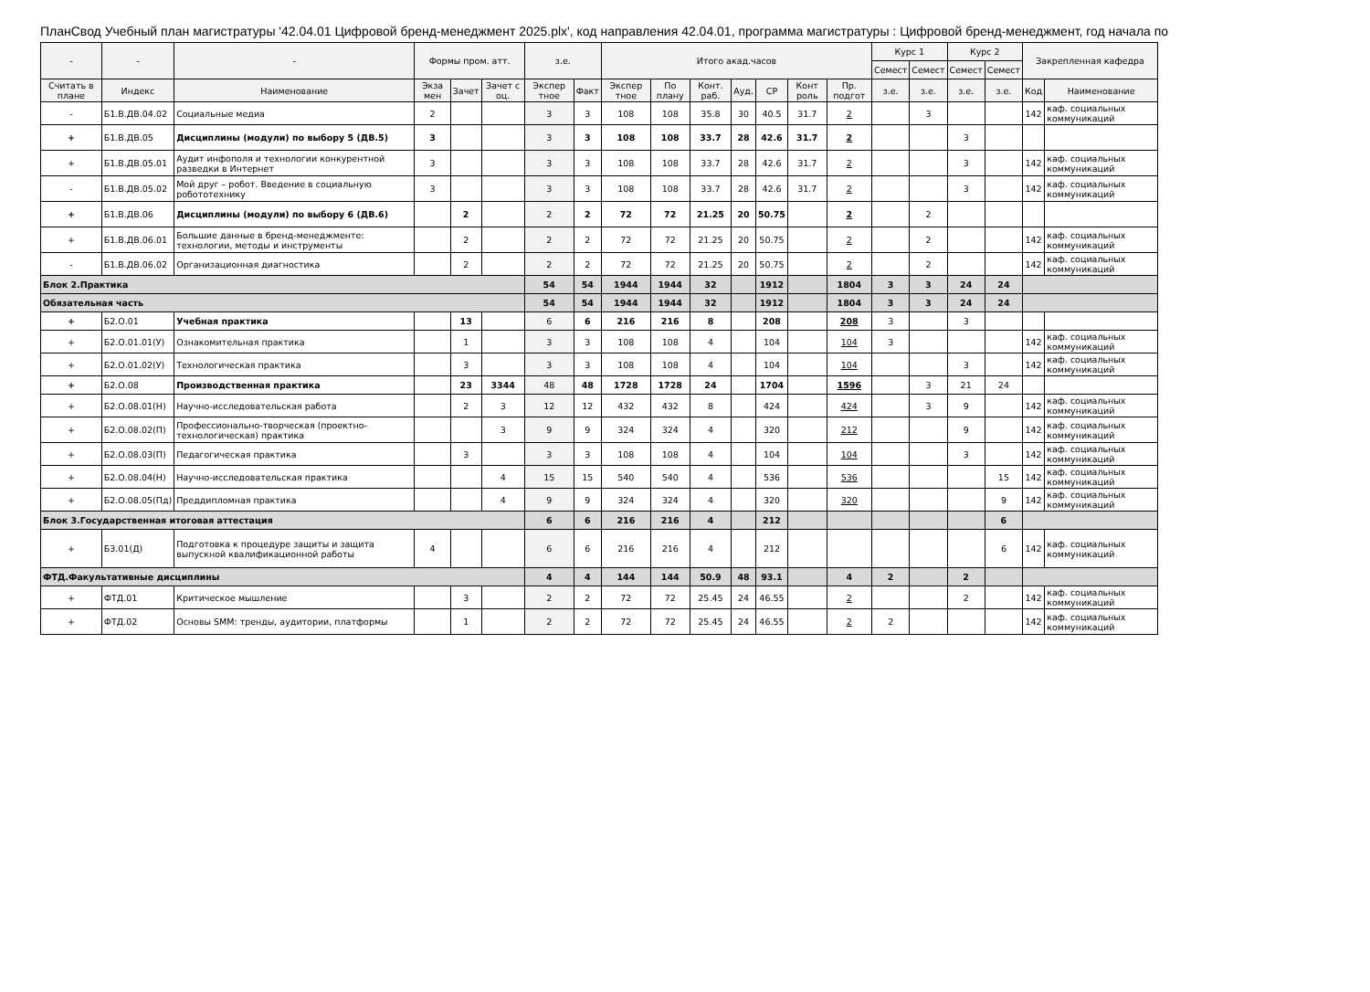ПланСвод Учебный план магистратуры '42.04.01 Цифровой бренд-менеджмент 2025.plx', код направления 42.04.01, программа магистратуры : Цифровой бренд-менеджмент, год начала по
| - | - | - | Формы пром. атт. | | | з.е. | | Итого акад.часов | | | | | | | Курс 1 | | Курс 2 | | Закрепленная кафедра | |
| --- | --- | --- | --- | --- | --- | --- | --- | --- | --- | --- | --- | --- | --- | --- | --- | --- | --- | --- | --- | --- |
| | | | | | | | | | | | | | | | Семест | Семест | Семест | Семест | | |
| Считать в плане | Индекс | Наименование | Экза мен | Зачет | Зачет с оц. | Экспер тное | Факт | Экспер тное | По плану | Конт. раб. | Ауд. | СР | Конт роль | Пр. подгот | з.е. | з.е. | з.е. | з.е. | Код | Наименование |
| - | Б1.В.ДВ.04.02 | Социальные медиа | 2 | | | 3 | 3 | 108 | 108 | 35.8 | 30 | 40.5 | 31.7 | 2 | | 3 | | | 142 | каф. социальных коммуникаций |
| + | Б1.В.ДВ.05 | Дисциплины (модули) по выбору 5 (ДВ.5) | 3 | | | 3 | 3 | 108 | 108 | 33.7 | 28 | 42.6 | 31.7 | 2 | | | 3 | | | |
| + | Б1.В.ДВ.05.01 | Аудит инфополя и технологии конкурентной разведки в Интернет | 3 | | | 3 | 3 | 108 | 108 | 33.7 | 28 | 42.6 | 31.7 | 2 | | | 3 | | 142 | каф. социальных коммуникаций |
| - | Б1.В.ДВ.05.02 | Мой друг – робот. Введение в социальную робототехнику | 3 | | | 3 | 3 | 108 | 108 | 33.7 | 28 | 42.6 | 31.7 | 2 | | | 3 | | 142 | каф. социальных коммуникаций |
| + | Б1.В.ДВ.06 | Дисциплины (модули) по выбору 6 (ДВ.6) | | 2 | | 2 | 2 | 72 | 72 | 21.25 | 20 | 50.75 | | 2 | | 2 | | | | |
| + | Б1.В.ДВ.06.01 | Большие данные в бренд-менеджменте: технологии, методы и инструменты | | 2 | | 2 | 2 | 72 | 72 | 21.25 | 20 | 50.75 | | 2 | | 2 | | | 142 | каф. социальных коммуникаций |
| - | Б1.В.ДВ.06.02 | Организационная диагностика | | 2 | | 2 | 2 | 72 | 72 | 21.25 | 20 | 50.75 | | 2 | | 2 | | | 142 | каф. социальных коммуникаций |
| Блок 2.Практика | | | | | | 54 | 54 | 1944 | 1944 | 32 | | 1912 | | 1804 | 3 | 3 | 24 | 24 | | |
| Обязательная часть | | | | | | 54 | 54 | 1944 | 1944 | 32 | | 1912 | | 1804 | 3 | 3 | 24 | 24 | | |
| + | Б2.О.01 | Учебная практика | | 13 | | 6 | 6 | 216 | 216 | 8 | | 208 | | 208 | 3 | | 3 | | | |
| + | Б2.О.01.01(У) | Ознакомительная практика | | 1 | | 3 | 3 | 108 | 108 | 4 | | 104 | | 104 | 3 | | | | 142 | каф. социальных коммуникаций |
| + | Б2.О.01.02(У) | Технологическая практика | | 3 | | 3 | 3 | 108 | 108 | 4 | | 104 | | 104 | | | 3 | | 142 | каф. социальных коммуникаций |
| + | Б2.О.08 | Производственная практика | | 23 | 3344 | 48 | 48 | 1728 | 1728 | 24 | | 1704 | | 1596 | | 3 | 21 | 24 | | |
| + | Б2.О.08.01(Н) | Научно-исследовательская работа | | 2 | 3 | 12 | 12 | 432 | 432 | 8 | | 424 | | 424 | | 3 | 9 | | 142 | каф. социальных коммуникаций |
| + | Б2.О.08.02(П) | Профессионально-творческая (проектно-технологическая) практика | | | 3 | 9 | 9 | 324 | 324 | 4 | | 320 | | 212 | | | 9 | | 142 | каф. социальных коммуникаций |
| + | Б2.О.08.03(П) | Педагогическая практика | | 3 | | 3 | 3 | 108 | 108 | 4 | | 104 | | 104 | | | 3 | | 142 | каф. социальных коммуникаций |
| + | Б2.О.08.04(Н) | Научно-исследовательская практика | | | 4 | 15 | 15 | 540 | 540 | 4 | | 536 | | 536 | | | | 15 | 142 | каф. социальных коммуникаций |
| + | Б2.О.08.05(Пд) | Преддипломная практика | | | 4 | 9 | 9 | 324 | 324 | 4 | | 320 | | 320 | | | | 9 | 142 | каф. социальных коммуникаций |
| Блок 3.Государственная итоговая аттестация | | | | | | 6 | 6 | 216 | 216 | 4 | | 212 | | | | | | 6 | | |
| + | Б3.01(Д) | Подготовка к процедуре защиты и защита выпускной квалификационной работы | 4 | | | 6 | 6 | 216 | 216 | 4 | | 212 | | | | | | 6 | 142 | каф. социальных коммуникаций |
| ФТД.Факультативные дисциплины | | | | | | 4 | 4 | 144 | 144 | 50.9 | 48 | 93.1 | | 4 | 2 | | 2 | | | |
| + | ФТД.01 | Критическое мышление | | 3 | | 2 | 2 | 72 | 72 | 25.45 | 24 | 46.55 | | 2 | | | 2 | | 142 | каф. социальных коммуникаций |
| + | ФТД.02 | Основы SMM: тренды, аудитории, платформы | | 1 | | 2 | 2 | 72 | 72 | 25.45 | 24 | 46.55 | | 2 | 2 | | | | 142 | каф. социальных коммуникаций |